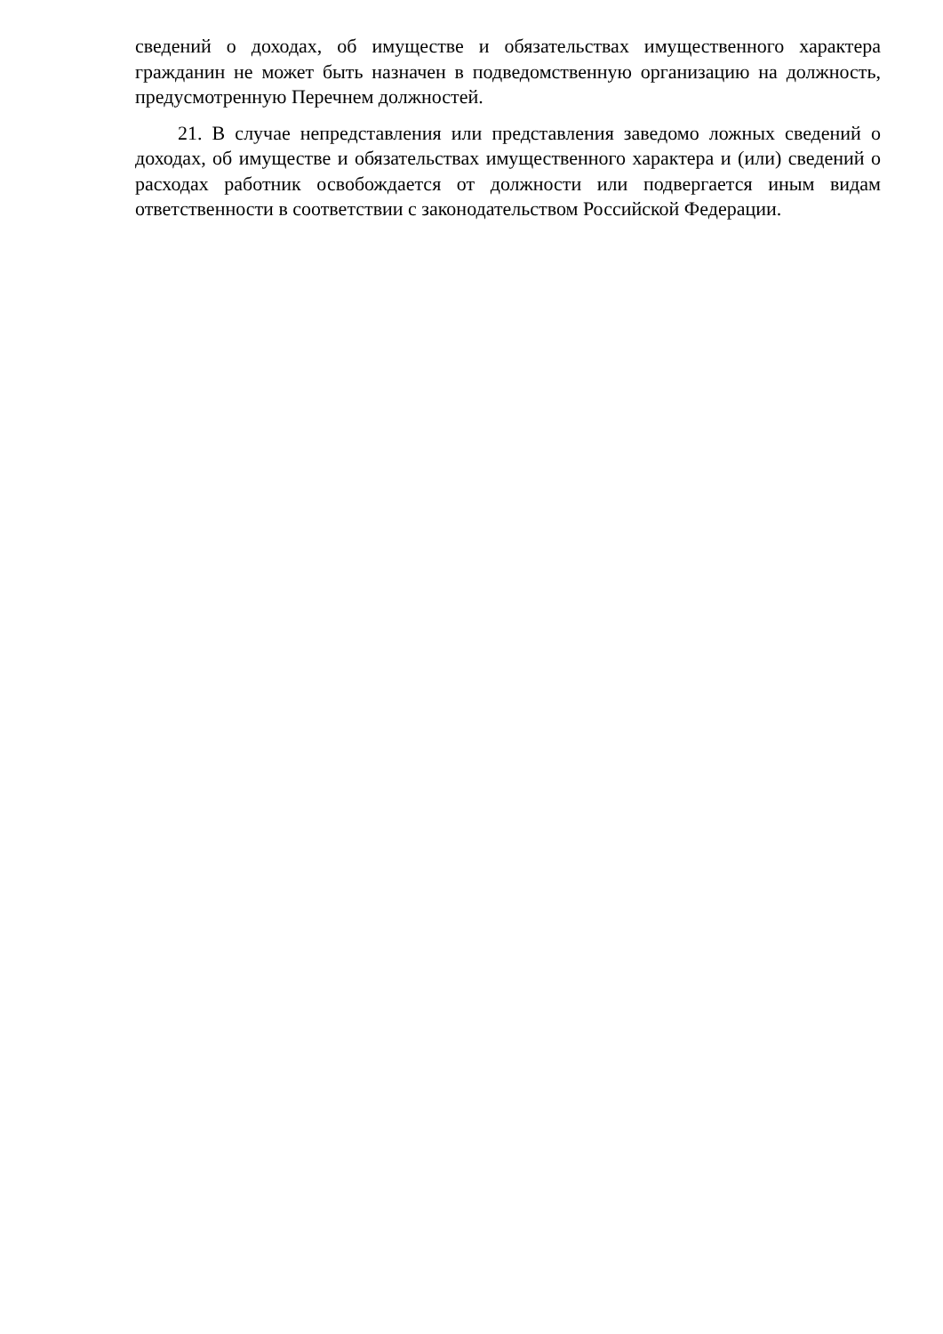сведений о доходах, об имуществе и обязательствах имущественного характера гражданин не может быть назначен в подведомственную организацию на должность, предусмотренную Перечнем должностей.
21. В случае непредставления или представления заведомо ложных сведений о доходах, об имуществе и обязательствах имущественного характера и (или) сведений о расходах работник освобождается от должности или подвергается иным видам ответственности в соответствии с законодательством Российской Федерации.